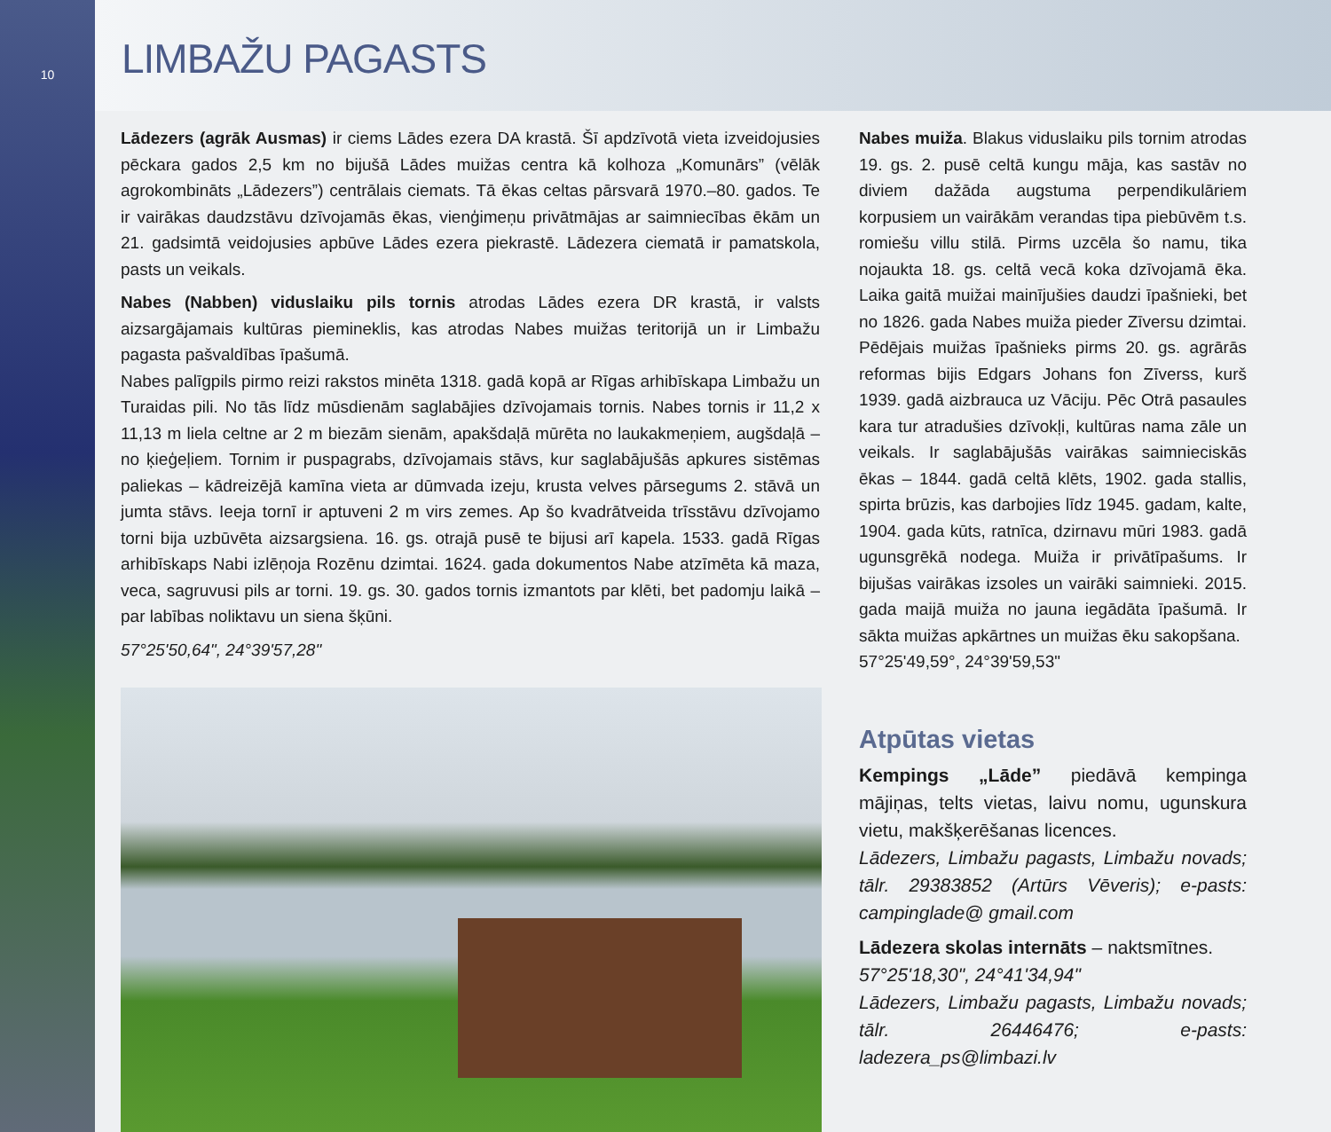10
LIMBAŽU PAGASTS
Lādezers (agrāk Ausmas) ir ciems Lādes ezera DA krastā. Šī apdzīvotā vieta izveidojusies pēckara gados 2,5 km no bijušā Lādes muižas centra kā kolhoza „Komunārs” (vēlāk agrokombināts „Lādezers”) centrālais ciemats. Tā ēkas celtas pārsvarā 1970.–80. gados. Te ir vairākas daudzstāvu dzīvojamās ēkas, vienģimeņu privātmājas ar saimniecības ēkām un 21. gadsimtā veidojusies apbūve Lādes ezera piekrastē. Lādezera ciematā ir pamatskola, pasts un veikals.
Nabes (Nabben) viduslaiku pils tornis atrodas Lādes ezera DR krastā, ir valsts aizsargājamais kultūras piemineklis, kas atrodas Nabes muižas teritorijā un ir Limbažu pagasta pašvaldības īpašumā.
Nabes palīgpils pirmo reizi rakstos minēta 1318. gadā kopā ar Rīgas arhibīskapa Limbažu un Turaidas pili. No tās līdz mūsdienām saglabājies dzīvojamais tornis. Nabes tornis ir 11,2 x 11,13 m liela celtne ar 2 m biezām sienām, apakšdaļā mūrēta no laukakmeņiem, augšdaļā – no ķieģeļiem. Tornim ir puspagrabs, dzīvojamais stāvs, kur saglabājušās apkures sistēmas paliekas – kādreizējā kamīna vieta ar dūmvada izeju, krusta velves pārsegums 2. stāvā un jumta stāvs. Ieeja tornī ir aptuveni 2 m virs zemes. Ap šo kvadrātveida trīsstāvu dzīvojamo torni bija uzbūvēta aizsargsiena. 16. gs. otrajā pusē te bijusi arī kapela. 1533. gadā Rīgas arhibīskaps Nabi izlēņoja Rozēnu dzimtai. 1624. gada dokumentos Nabe atzīmēta kā maza, veca, sagruvusi pils ar torni. 19. gs. 30. gados tornis izmantots par klēti, bet padomju laikā – par labības noliktavu un siena šķūni.
57°25'50,64", 24°39'57,28"
Nabes muiža. Blakus viduslaiku pils tornim atrodas 19. gs. 2. pusē celtā kungu māja, kas sastāv no diviem dažāda augstuma perpendikulāriem korpusiem un vairākām verandas tipa piebūvēm t.s. romiešu villu stilā. Pirms uzcēla šo namu, tika nojaukta 18. gs. celtā vecā koka dzīvojamā ēka. Laika gaitā muižai mainījušies daudzi īpašnieki, bet no 1826. gada Nabes muiža pieder Zīversu dzimtai. Pēdējais muižas īpašnieks pirms 20. gs. agrārās reformas bijis Edgars Johans fon Zīverss, kurš 1939. gadā aizbrauca uz Vāciju. Pēc Otrā pasaules kara tur atradušies dzīvokļi, kultūras nama zāle un veikals. Ir saglabājušās vairākas saimnieciskās ēkas – 1844. gadā celtā klēts, 1902. gada stallis, spirta brūzis, kas darbojies līdz 1945. gadam, kalte, 1904. gada kūts, ratnīca, dzirnavu mūri 1983. gadā ugunsgrēkā nodega. Muiža ir privātīpašums. Ir bijušas vairākas izsoles un vairāki saimnieki. 2015. gada maijā muiža no jauna iegādāta īpašumā. Ir sākta muižas apkārtnes un muižas ēku sakopšana.
57°25'49,59°, 24°39'59,53"
Atpūtas vietas
Kempings „Lāde” piedāvā kempinga mājiņas, telts vietas, laivu nomu, ugunskura vietu, makšķerēšanas licences.
Lādezers, Limbažu pagasts, Limbažu novads; tālr. 29383852 (Artūrs Vēveris); e-pasts: campinglade@ gmail.com
Lādezera skolas internāts – naktsmītnes.
57°25'18,30", 24°41'34,94"
Lādezers, Limbažu pagasts, Limbažu novads; tālr. 26446476; e-pasts: ladezera_ps@limbazi.lv